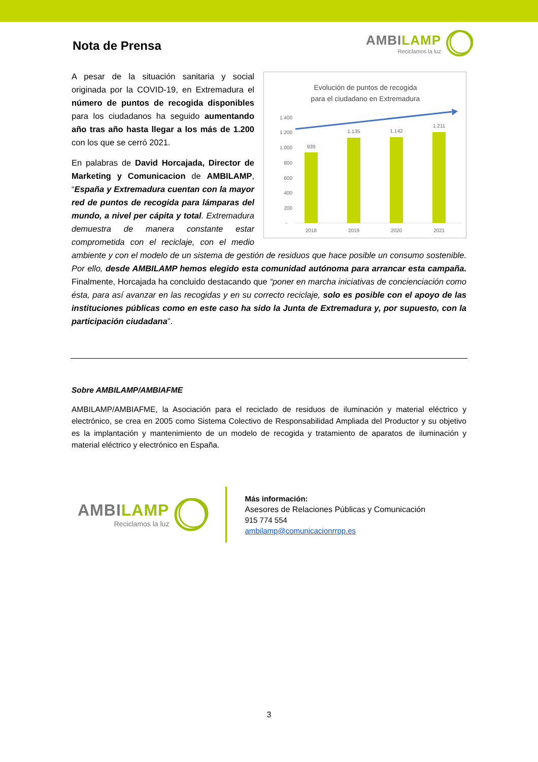Nota de Prensa
AMBILAMP
Reciclamos la luz
Evolución de puntos de recogida
para el ciudadano en Extremadura
1.400
1.200
1.000
800
600
400
200
-
939
1.135
1.142
1.211
2018
2019
2020
2021
A pesar de la situación sanitaria y social originada por la COVID-19, en Extremadura el número de puntos de recogida disponibles para los ciudadanos ha seguido aumentando año tras año hasta llegar a los más de 1.200 con los que se cerró 2021.
En palabras de David Horcajada, Director de Marketing y Comunicacion de AMBILAMP, “España y Extremadura cuentan con la mayor red de puntos de recogida para lámparas del mundo, a nivel per cápita y total. Extremadura demuestra de manera constante estar comprometida con el reciclaje, con el medio ambiente y con el modelo de un sistema de gestión de residuos que hace posible un consumo sostenible. Por ello, desde AMBILAMP hemos elegido esta comunidad autónoma para arrancar esta campaña. Finalmente, Horcajada ha concluido destacando que “poner en marcha iniciativas de concienciación como ésta, para así avanzar en las recogidas y en su correcto reciclaje, solo es posible con el apoyo de las instituciones públicas como en este caso ha sido la Junta de Extremadura y, por supuesto, con la participación ciudadana”.
Sobre AMBILAMP/AMBIAFME
AMBILAMP/AMBIAFME, la Asociación para el reciclado de residuos de iluminación y material eléctrico y electrónico, se crea en 2005 como Sistema Colectivo de Responsabilidad Ampliada del Productor y su objetivo es la implantación y mantenimiento de un modelo de recogida y tratamiento de aparatos de iluminación y material eléctrico y electrónico en España.
AMBILAMP
Reciclamos la luz
Más información:
Asesores de Relaciones Públicas y Comunicación
915 774 554
ambilamp@comunicacionrrpp.es
3